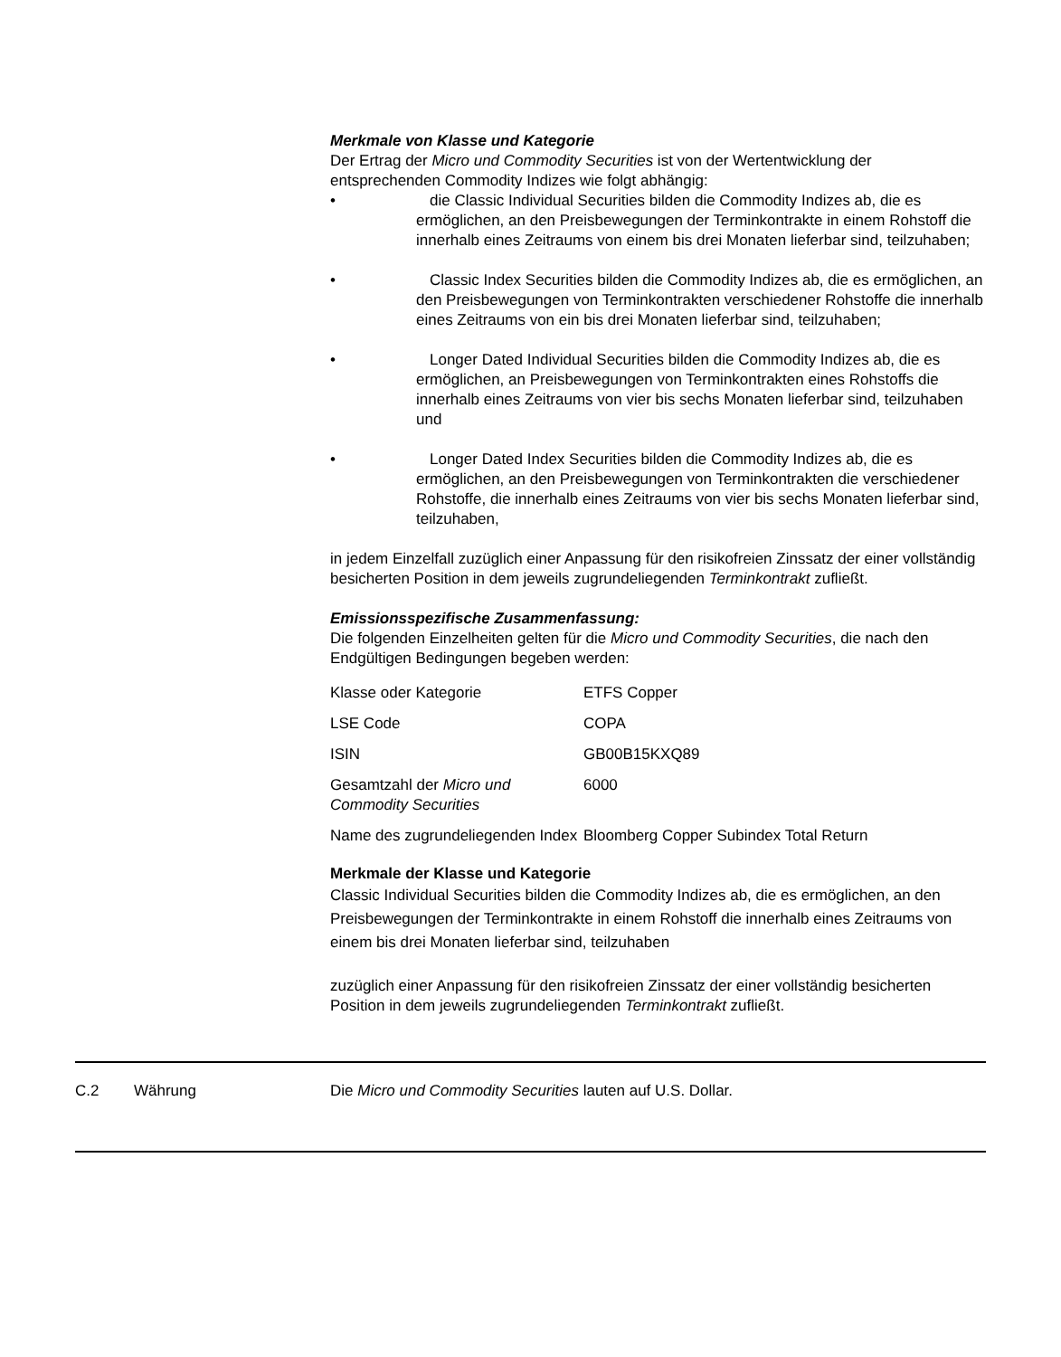Merkmale von Klasse und Kategorie
Der Ertrag der Micro und Commodity Securities ist von der Wertentwicklung der entsprechenden Commodity Indizes wie folgt abhängig:
• die Classic Individual Securities bilden die Commodity Indizes ab, die es ermöglichen, an den Preisbewegungen der Terminkontrakte in einem Rohstoff die innerhalb eines Zeitraums von einem bis drei Monaten lieferbar sind, teilzuhaben;
• Classic Index Securities bilden die Commodity Indizes ab, die es ermöglichen, an den Preisbewegungen von Terminkontrakten verschiedener Rohstoffe die innerhalb eines Zeitraums von ein bis drei Monaten lieferbar sind, teilzuhaben;
• Longer Dated Individual Securities bilden die Commodity Indizes ab, die es ermöglichen, an Preisbewegungen von Terminkontrakten eines Rohstoffs die innerhalb eines Zeitraums von vier bis sechs Monaten lieferbar sind, teilzuhaben und
• Longer Dated Index Securities bilden die Commodity Indizes ab, die es ermöglichen, an den Preisbewegungen von Terminkontrakten die verschiedener Rohstoffe, die innerhalb eines Zeitraums von vier bis sechs Monaten lieferbar sind, teilzuhaben,
in jedem Einzelfall zuzüglich einer Anpassung für den risikofreien Zinssatz der einer vollständig besicherten Position in dem jeweils zugrundeliegenden Terminkontrakt zufließt.
Emissionsspezifische Zusammenfassung:
Die folgenden Einzelheiten gelten für die Micro und Commodity Securities, die nach den Endgültigen Bedingungen begeben werden:
| Klasse oder Kategorie | ETFS Copper |
| LSE Code | COPA |
| ISIN | GB00B15KXQ89 |
| Gesamtzahl der Micro und Commodity Securities | 6000 |
| Name des zugrundeliegenden Index | Bloomberg Copper Subindex Total Return |
Merkmale der Klasse und Kategorie
Classic Individual Securities bilden die Commodity Indizes ab, die es ermöglichen, an den Preisbewegungen der Terminkontrakte in einem Rohstoff die innerhalb eines Zeitraums von einem bis drei Monaten lieferbar sind, teilzuhaben
zuzüglich einer Anpassung für den risikofreien Zinssatz der einer vollständig besicherten Position in dem jeweils zugrundeliegenden Terminkontrakt zufließt.
C.2 Währung Die Micro und Commodity Securities lauten auf U.S. Dollar.